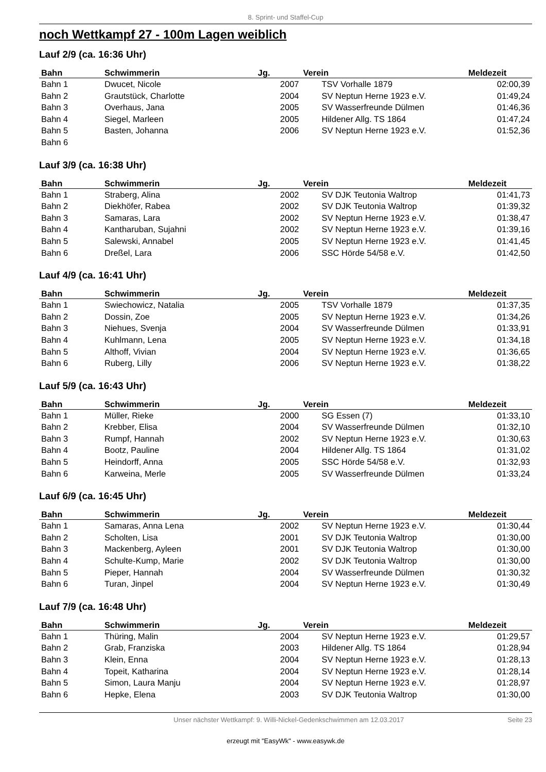8. Sprint- und Staffel-Cup
noch Wettkampf 27 - 100m Lagen weiblich
Lauf 2/9 (ca. 16:36 Uhr)
| Bahn | Schwimmerin | Jg. | Verein | Meldezeit |
| --- | --- | --- | --- | --- |
| Bahn 1 | Dwucet, Nicole | 2007 | TSV Vorhalle 1879 | 02:00,39 |
| Bahn 2 | Grautstück, Charlotte | 2004 | SV Neptun Herne 1923 e.V. | 01:49,24 |
| Bahn 3 | Overhaus, Jana | 2005 | SV Wasserfreunde Dülmen | 01:46,36 |
| Bahn 4 | Siegel, Marleen | 2005 | Hildener Allg. TS 1864 | 01:47,24 |
| Bahn 5 | Basten, Johanna | 2006 | SV Neptun Herne 1923 e.V. | 01:52,36 |
| Bahn 6 | | | | |
Lauf 3/9 (ca. 16:38 Uhr)
| Bahn | Schwimmerin | Jg. | Verein | Meldezeit |
| --- | --- | --- | --- | --- |
| Bahn 1 | Straberg, Alina | 2002 | SV DJK Teutonia Waltrop | 01:41,73 |
| Bahn 2 | Diekhöfer, Rabea | 2002 | SV DJK Teutonia Waltrop | 01:39,32 |
| Bahn 3 | Samaras, Lara | 2002 | SV Neptun Herne 1923 e.V. | 01:38,47 |
| Bahn 4 | Kantharuban, Sujahni | 2002 | SV Neptun Herne 1923 e.V. | 01:39,16 |
| Bahn 5 | Salewski, Annabel | 2005 | SV Neptun Herne 1923 e.V. | 01:41,45 |
| Bahn 6 | Dreßel, Lara | 2006 | SSC Hörde 54/58 e.V. | 01:42,50 |
Lauf 4/9 (ca. 16:41 Uhr)
| Bahn | Schwimmerin | Jg. | Verein | Meldezeit |
| --- | --- | --- | --- | --- |
| Bahn 1 | Swiechowicz, Natalia | 2005 | TSV Vorhalle 1879 | 01:37,35 |
| Bahn 2 | Dossin, Zoe | 2005 | SV Neptun Herne 1923 e.V. | 01:34,26 |
| Bahn 3 | Niehues, Svenja | 2004 | SV Wasserfreunde Dülmen | 01:33,91 |
| Bahn 4 | Kuhlmann, Lena | 2005 | SV Neptun Herne 1923 e.V. | 01:34,18 |
| Bahn 5 | Althoff, Vivian | 2004 | SV Neptun Herne 1923 e.V. | 01:36,65 |
| Bahn 6 | Ruberg, Lilly | 2006 | SV Neptun Herne 1923 e.V. | 01:38,22 |
Lauf 5/9 (ca. 16:43 Uhr)
| Bahn | Schwimmerin | Jg. | Verein | Meldezeit |
| --- | --- | --- | --- | --- |
| Bahn 1 | Müller, Rieke | 2000 | SG Essen (7) | 01:33,10 |
| Bahn 2 | Krebber, Elisa | 2004 | SV Wasserfreunde Dülmen | 01:32,10 |
| Bahn 3 | Rumpf, Hannah | 2002 | SV Neptun Herne 1923 e.V. | 01:30,63 |
| Bahn 4 | Bootz, Pauline | 2004 | Hildener Allg. TS 1864 | 01:31,02 |
| Bahn 5 | Heindorff, Anna | 2005 | SSC Hörde 54/58 e.V. | 01:32,93 |
| Bahn 6 | Karweina, Merle | 2005 | SV Wasserfreunde Dülmen | 01:33,24 |
Lauf 6/9 (ca. 16:45 Uhr)
| Bahn | Schwimmerin | Jg. | Verein | Meldezeit |
| --- | --- | --- | --- | --- |
| Bahn 1 | Samaras, Anna Lena | 2002 | SV Neptun Herne 1923 e.V. | 01:30,44 |
| Bahn 2 | Scholten, Lisa | 2001 | SV DJK Teutonia Waltrop | 01:30,00 |
| Bahn 3 | Mackenberg, Ayleen | 2001 | SV DJK Teutonia Waltrop | 01:30,00 |
| Bahn 4 | Schulte-Kump, Marie | 2002 | SV DJK Teutonia Waltrop | 01:30,00 |
| Bahn 5 | Pieper, Hannah | 2004 | SV Wasserfreunde Dülmen | 01:30,32 |
| Bahn 6 | Turan, Jinpel | 2004 | SV Neptun Herne 1923 e.V. | 01:30,49 |
Lauf 7/9 (ca. 16:48 Uhr)
| Bahn | Schwimmerin | Jg. | Verein | Meldezeit |
| --- | --- | --- | --- | --- |
| Bahn 1 | Thüring, Malin | 2004 | SV Neptun Herne 1923 e.V. | 01:29,57 |
| Bahn 2 | Grab, Franziska | 2003 | Hildener Allg. TS 1864 | 01:28,94 |
| Bahn 3 | Klein, Enna | 2004 | SV Neptun Herne 1923 e.V. | 01:28,13 |
| Bahn 4 | Topeit, Katharina | 2004 | SV Neptun Herne 1923 e.V. | 01:28,14 |
| Bahn 5 | Simon, Laura Manju | 2004 | SV Neptun Herne 1923 e.V. | 01:28,97 |
| Bahn 6 | Hepke, Elena | 2003 | SV DJK Teutonia Waltrop | 01:30,00 |
Unser nächster Wettkampf: 9. Willi-Nickel-Gedenkschwimmen am 12.03.2017 Seite 23
erzeugt mit "EasyWk" - www.easywk.de